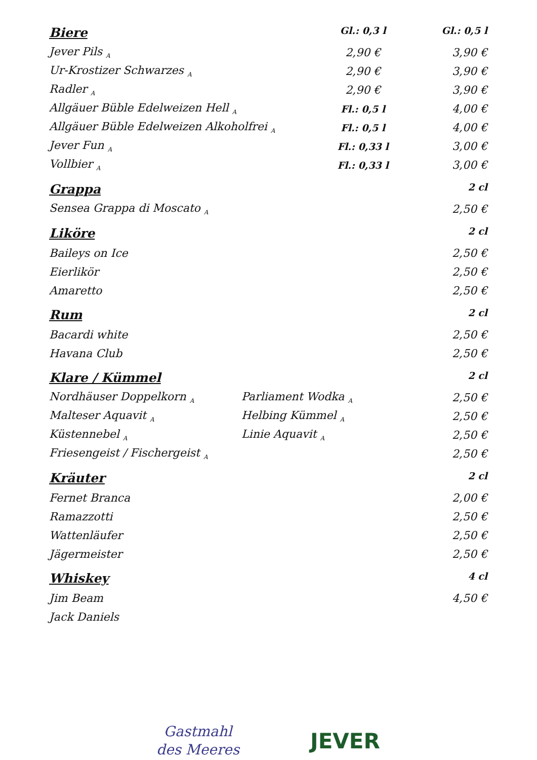| Biere | | Gl.: 0,3 l | Gl.: 0,5 l |
| Jever Pils <sub>A</sub> | | 2,90 € | 3,90 € |
| Ur-Krostizer Schwarzes <sub>A</sub> | | 2,90 € | 3,90 € |
| Radler <sub>A</sub> | | 2,90 € | 3,90 € |
| Allgäuer Büble Edelweizen Hell <sub>A</sub> | | Fl.: 0,5 l | 4,00 € |
| Allgäuer Büble Edelweizen Alkoholfrei <sub>A</sub> | | Fl.: 0,5 l | 4,00 € |
| Jever Fun <sub>A</sub> | | Fl.: 0,33 l | 3,00 € |
| Vollbier <sub>A</sub> | | Fl.: 0,33 l | 3,00 € |
| Grappa | | | 2 cl |
| Sensea Grappa di Moscato <sub>A</sub> | | | 2,50 € |
| Liköre | | | 2 cl |
| Baileys on Ice | | | 2,50 € |
| Eierlikör | | | 2,50 € |
| Amaretto | | | 2,50 € |
| Rum | | | 2 cl |
| Bacardi white | | | 2,50 € |
| Havana Club | | | 2,50 € |
| Klare / Kümmel | | | 2 cl |
| Nordhäuser Doppelkorn <sub>A</sub> | Parliament Wodka <sub>A</sub> | | 2,50 € |
| Malteser Aquavit <sub>A</sub> | Helbing Kümmel <sub>A</sub> | | 2,50 € |
| Küstennebel <sub>A</sub> | Linie Aquavit <sub>A</sub> | | 2,50 € |
| Friesengeist / Fischergeist <sub>A</sub> | | | 2,50 € |
| Kräuter | | | 2 cl |
| Fernet Branca | | | 2,00 € |
| Ramazzotti | | | 2,50 € |
| Wattenläufer | | | 2,50 € |
| Jägermeister | | | 2,50 € |
| Whiskey | | | 4 cl |
| Jim Beam | | | 4,50 € |
| Jack Daniels | | | |
Gastmahl
des Meeres
JEVER